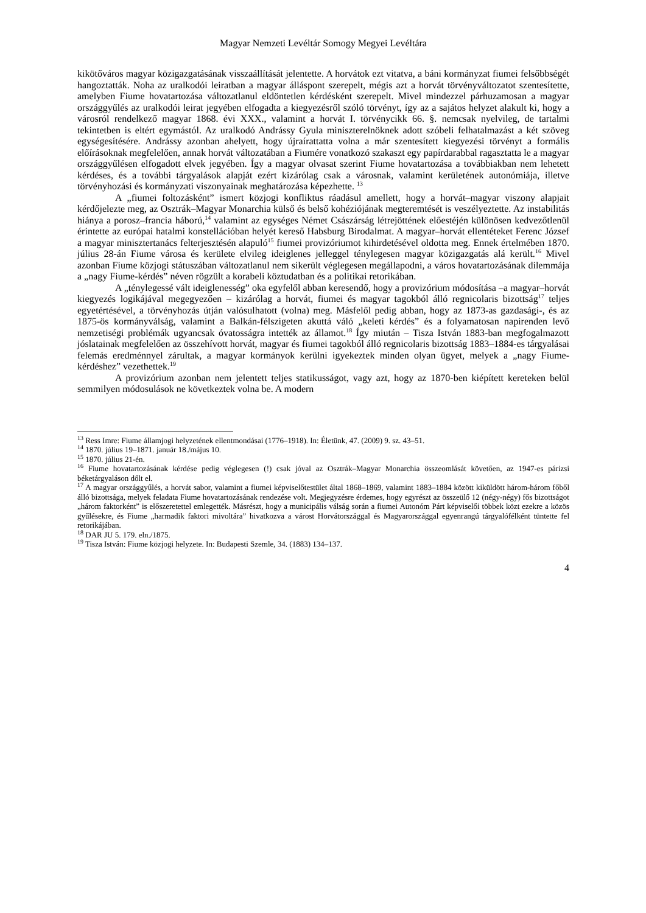Magyar Nemzeti Levéltár Somogy Megyei Levéltára
kikötőváros magyar közigazgatásának visszaállítását jelentette. A horvátok ezt vitatva, a báni kormányzat fiumei felsőbbségét hangoztatták. Noha az uralkodói leiratban a magyar álláspont szerepelt, mégis azt a horvát törvényváltozatot szentesítette, amelyben Fiume hovatartozása változatlanul eldöntetlen kérdésként szerepelt. Mivel mindezzel párhuzamosan a magyar országgyűlés az uralkodói leirat jegyében elfogadta a kiegyezésről szóló törvényt, így az a sajátos helyzet alakult ki, hogy a városról rendelkező magyar 1868. évi XXX., valamint a horvát I. törvénycikk 66. §. nemcsak nyelvileg, de tartalmi tekintetben is eltért egymástól. Az uralkodó Andrássy Gyula miniszterelnöknek adott szóbeli felhatalmazást a két szöveg egységesítésére. Andrássy azonban ahelyett, hogy újraírattatta volna a már szentesített kiegyezési törvényt a formális előírásoknak megfelelően, annak horvát változatában a Fiumére vonatkozó szakaszt egy papírdarabbal ragasztatta le a magyar országgyűlésen elfogadott elvek jegyében. Így a magyar olvasat szerint Fiume hovatartozása a továbbiakban nem lehetett kérdéses, és a további tárgyalások alapját ezért kizárólag csak a városnak, valamint kerületének autonómiája, illetve törvényhozási és kormányzati viszonyainak meghatározása képezhette. <sup>13</sup>
A „fiumei foltozásként” ismert közjogi konfliktus ráadásul amellett, hogy a horvát–magyar viszony alapjait kérdőjelezte meg, az Osztrák–Magyar Monarchia külső és belső kohéziójának megteremtését is veszélyeztette. Az instabilitás hiánya a porosz–francia háború,<sup>14</sup> valamint az egységes Német Császárság létrejöttének előestéjén különösen kedvezőtlenül érintette az európai hatalmi konstellációban helyét kereső Habsburg Birodalmat. A magyar–horvát ellentéteket Ferenc József a magyar minisztertanács felterjesztésén alapuló<sup>15</sup> fiumei provizóriumot kihirdetésével oldotta meg. Ennek értelmében 1870. július 28-án Fiume városa és kerülete elvileg ideiglenes jelleggel ténylegesen magyar közigazgatás alá került.<sup>16</sup> Mivel azonban Fiume közjogi státuszában változatlanul nem sikerült véglegesen megállapodni, a város hovatartozásának dilemmája a „nagy Fiume-kérdés” néven rögzült a korabeli köztudatban és a politikai retorikában.
A „ténylegessé vált ideiglenesség” oka egyfelől abban keresendő, hogy a provizórium módosítása –a magyar–horvát kiegyezés logikájával megegyezően – kizárólag a horvát, fiumei és magyar tagokból álló regnicolaris bizottság<sup>17</sup> teljes egyetértésével, a törvényhozás útján valósulhatott (volna) meg. Másfelől pedig abban, hogy az 1873-as gazdasági-, és az 1875-ös kormányválság, valamint a Balkán-félszigeten akuttá váló „keleti kérdés” és a folyamatosan napirenden levő nemzetiségi problémák ugyancsak óvatosságra intették az államot.<sup>18</sup> Így miután – Tisza István 1883-ban megfogalmazott jóslatainak megfelelően az összehívott horvát, magyar és fiumei tagokból álló regnicolaris bizottság 1883–1884-es tárgyalásai felemás eredménnyel zárultak, a magyar kormányok kerülni igyekeztek minden olyan ügyet, melyek a „nagy Fiume-kérdéshez” vezethettek.<sup>19</sup>
A provizórium azonban nem jelentett teljes statikusságot, vagy azt, hogy az 1870-ben kiépített kereteken belül semmilyen módosulások ne következtek volna be. A modern
<sup>13</sup> Ress Imre: Fiume államjogi helyzetének ellentmondásai (1776–1918). In: Életünk, 47. (2009) 9. sz. 43–51.
<sup>14</sup> 1870. július 19–1871. január 18./május 10.
<sup>15</sup> 1870. július 21-én.
<sup>16</sup> Fiume hovatartozásának kérdése pedig véglegesen (!) csak jóval az Osztrák–Magyar Monarchia összeomlását követően, az 1947-es párizsi béketárgyaláson dőlt el.
<sup>17</sup> A magyar országgyűlés, a horvát sabor, valamint a fiumei képviselőtestület által 1868–1869, valamint 1883–1884 között kiküldött három-három főből álló bizottsága, melyek feladata Fiume hovatartozásának rendezése volt. Megjegyzésre érdemes, hogy egyrészt az összeülő 12 (négy-négy) fős bizottságot „három faktorként” is előszeretettel emlegették. Másrészt, hogy a municipális válság során a fiumei Autonóm Párt képviselői többek közt ezekre a közös gyűlésekre, és Fiume „harmadik faktori mivoltára” hivatkozva a várost Horvátországgal és Magyarországgal egyenrangú tárgyalófélként tüntette fel retorikájában.
<sup>18</sup> DAR JU 5. 179. eln./1875.
<sup>19</sup> Tisza István: Fiume közjogi helyzete. In: Budapesti Szemle, 34. (1883) 134–137.
4